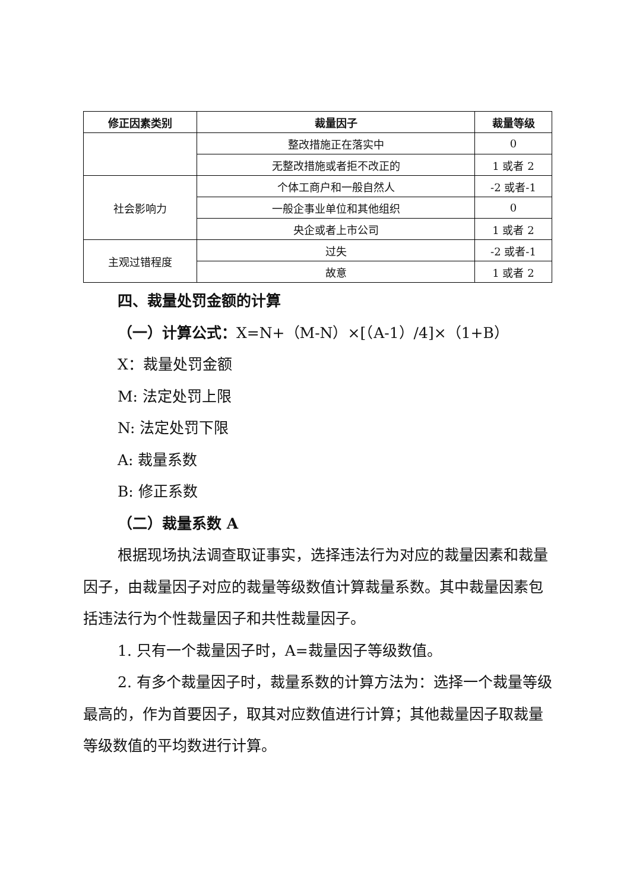| 修正因素类别 | 裁量因子 | 裁量等级 |
| --- | --- | --- |
| | 整改措施正在落实中 | 0 |
| | 无整改措施或者拒不改正的 | 1 或者 2 |
| 社会影响力 | 个体工商户和一般自然人 | -2 或者-1 |
| | 一般企事业单位和其他组织 | 0 |
| | 央企或者上市公司 | 1 或者 2 |
| 主观过错程度 | 过失 | -2 或者-1 |
| | 故意 | 1 或者 2 |
四、裁量处罚金额的计算
（一）计算公式：X=N+（M-N）×[（A-1）/4]×（1+B）
X：裁量处罚金额
M: 法定处罚上限
N: 法定处罚下限
A: 裁量系数
B: 修正系数
（二）裁量系数 A
根据现场执法调查取证事实，选择违法行为对应的裁量因素和裁量因子，由裁量因子对应的裁量等级数值计算裁量系数。其中裁量因素包括违法行为个性裁量因子和共性裁量因子。
1. 只有一个裁量因子时，A=裁量因子等级数值。
2. 有多个裁量因子时，裁量系数的计算方法为：选择一个裁量等级最高的，作为首要因子，取其对应数值进行计算；其他裁量因子取裁量等级数值的平均数进行计算。